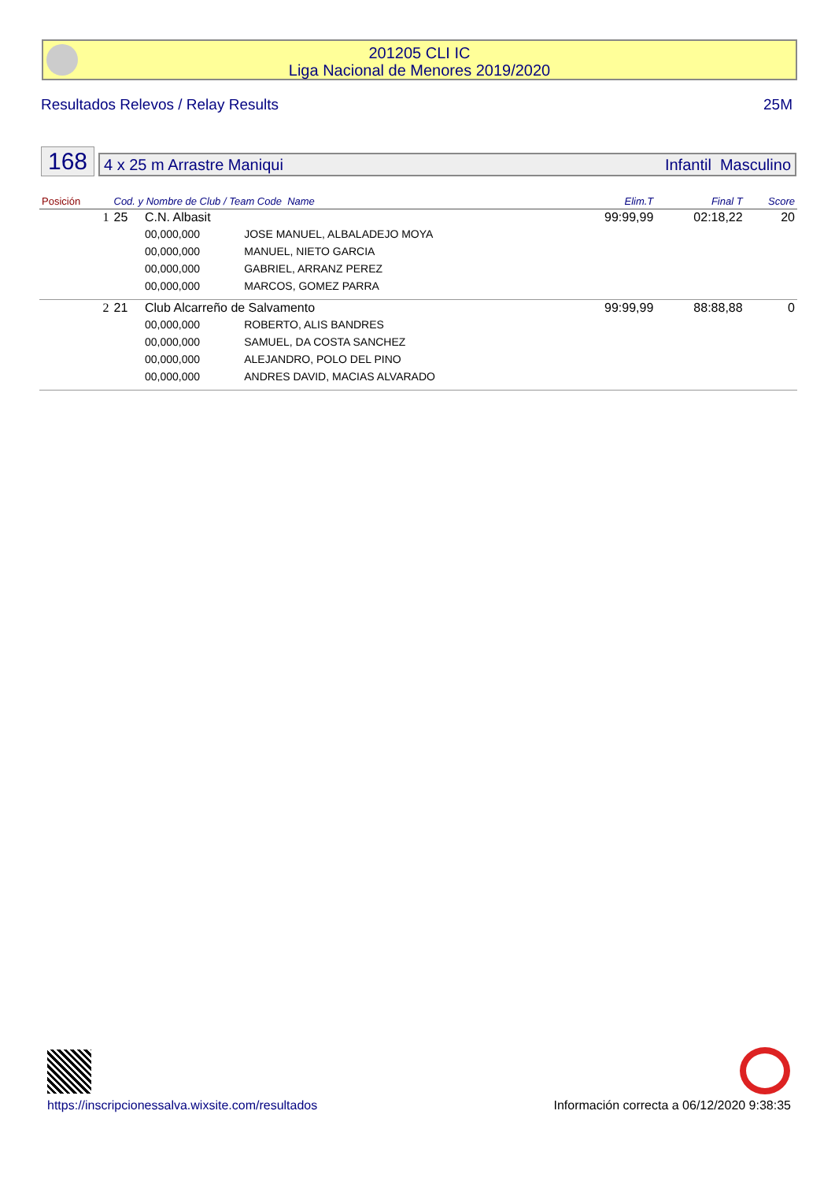201205 CLI IC
Liga Nacional de Menores 2019/2020
Resultados Relevos / Relay Results 25M
168
4 x 25 m Arrastre Maniqui Infantil Masculino
| Posición | Cod. y Nombre de Club / Team Code Name | | | Elim.T | Final T | Score |
| --- | --- | --- | --- | --- | --- | --- |
| 1 | 25 | C.N. Albasit | | 99:99,99 | 02:18,22 | 20 |
| | | 00,000,000 | JOSE MANUEL, ALBALADEJO MOYA | | | |
| | | 00,000,000 | MANUEL, NIETO GARCIA | | | |
| | | 00,000,000 | GABRIEL, ARRANZ PEREZ | | | |
| | | 00,000,000 | MARCOS, GOMEZ PARRA | | | |
| 2 | 21 | Club Alcarreño de Salvamento | | 99:99,99 | 88:88,88 | 0 |
| | | 00,000,000 | ROBERTO, ALIS BANDRES | | | |
| | | 00,000,000 | SAMUEL, DA COSTA SANCHEZ | | | |
| | | 00,000,000 | ALEJANDRO, POLO DEL PINO | | | |
| | | 00,000,000 | ANDRES DAVID, MACIAS ALVARADO | | | |
https://inscripcionessalva.wixsite.com/resultados
Información correcta a 06/12/2020 9:38:35